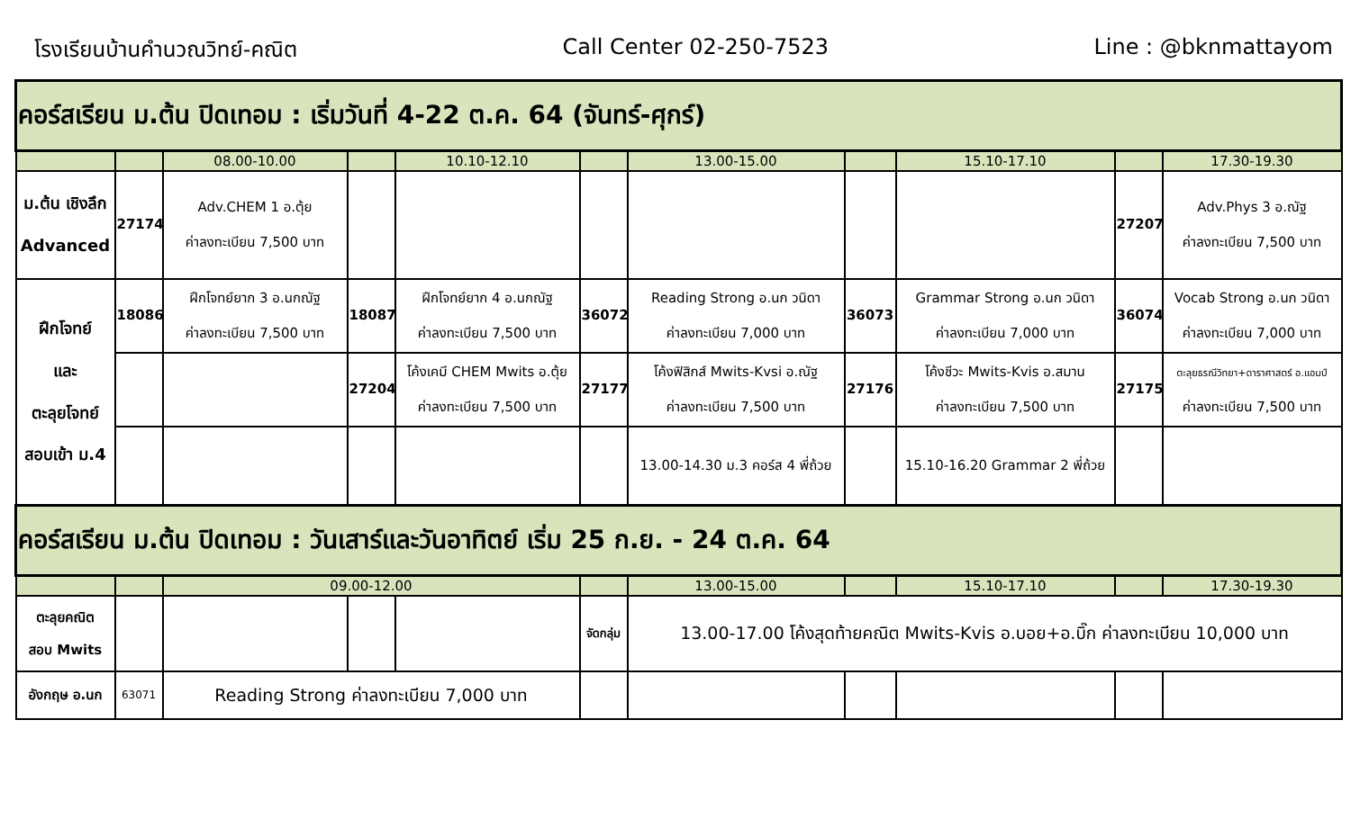โรงเรียนบ้านคำนวณวิทย์-คณิต Call Center 02-250-7523 Line : @bknmattayom
| คอร์สเรียน ม.ต้น ปิดเทอม : เริ่มวันที่ 4-22 ต.ค. 64 (จันทร์-ศุกร์) | | | | | | | | | | |
| | | 08.00-10.00 | | 10.10-12.10 | | 13.00-15.00 | | 15.10-17.10 | | 17.30-19.30 |
| ม.ต้น เชิงลึก Advanced | 27174 | Adv.CHEM 1 อ.ตุ้ย ค่าลงทะเบียน 7,500 บาท | | | | | | | 27207 | Adv.Phys 3 อ.ณัฐ ค่าลงทะเบียน 7,500 บาท |
| ฝึกโจทย์ และ ตะลุยโจทย์ สอบเข้า ม.4 | 18086 | ฝึกโจทย์ยาก 3 อ.นกณัฐ ค่าลงทะเบียน 7,500 บาท | 18087 | ฝึกโจทย์ยาก 4 อ.นกณัฐ ค่าลงทะเบียน 7,500 บาท | 36072 | Reading Strong อ.นก วนิดา ค่าลงทะเบียน 7,000 บาท | 36073 | Grammar Strong อ.นก วนิดา ค่าลงทะเบียน 7,000 บาท | 36074 | Vocab Strong อ.นก วนิดา ค่าลงทะเบียน 7,000 บาท |
| | | | 27204 | โค้งเคมี CHEM Mwits อ.ตุ้ย ค่าลงทะเบียน 7,500 บาท | 27177 | โค้งฟิสิกส์ Mwits-Kvsi อ.ณัฐ ค่าลงทะเบียน 7,500 บาท | 27176 | โค้งชีวะ Mwits-Kvis อ.สมาน ค่าลงทะเบียน 7,500 บาท | 27175 | ตะลุยธรณีวิทยา+ดาราศาสตร์ อ.แอมป์ ค่าลงทะเบียน 7,500 บาท |
| | | | | | | 13.00-14.30 ม.3 คอร์ส 4 พี่ถ้วย | | 15.10-16.20 Grammar 2 พี่ถ้วย | | |
| คอร์สเรียน ม.ต้น ปิดเทอม : วันเสาร์และวันอาทิตย์ เริ่ม 25 ก.ย. - 24 ต.ค. 64 | | | | | | | | | | |
| | | 09.00-12.00 | | | | 13.00-15.00 | | 15.10-17.10 | | 17.30-19.30 |
| ตะลุยคณิต สอบ Mwits | | | | | จัดกลุ่ม | 13.00-17.00 โค้งสุดท้ายคณิต Mwits-Kvis อ.บอย+อ.บิ๊ก ค่าลงทะเบียน 10,000 บาท | | | | |
| อังกฤษ อ.นก | 63071 | Reading Strong ค่าลงทะเบียน 7,000 บาท | | | | | | | | |